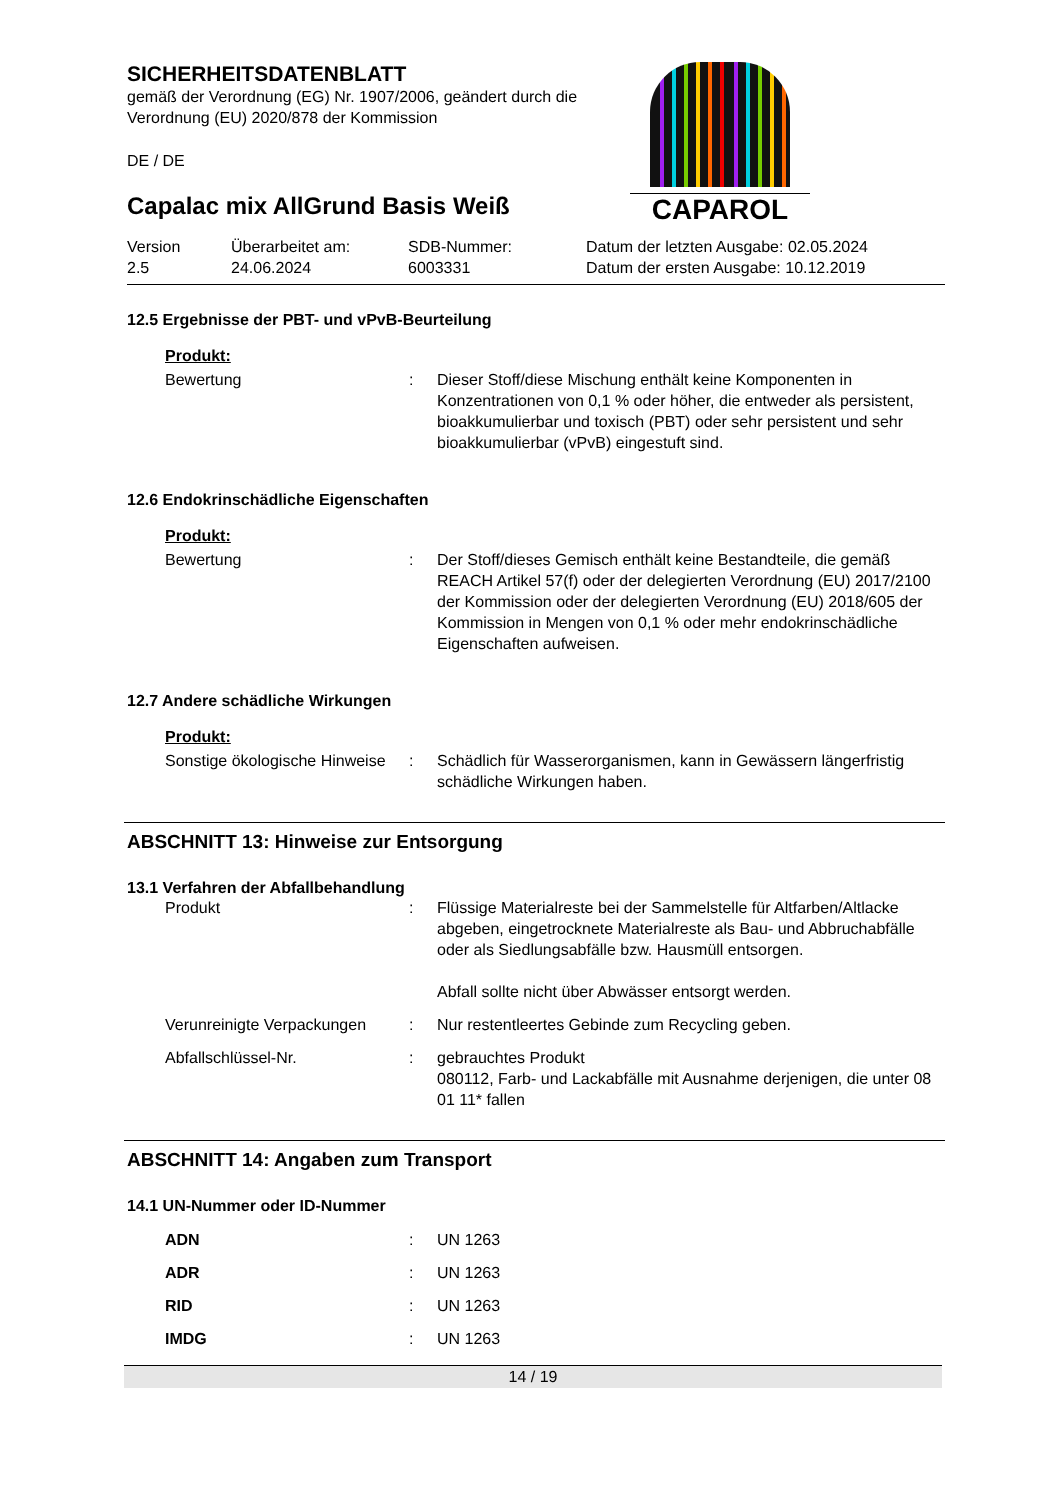SICHERHEITSDATENBLATT
gemäß der Verordnung (EG) Nr. 1907/2006, geändert durch die
Verordnung (EU) 2020/878 der Kommission
DE / DE
Capalac mix AllGrund Basis Weiß
CAPAROL
| Version 2.5 | Überarbeitet am: 24.06.2024 | SDB-Nummer: 6003331 | Datum der letzten Ausgabe: 02.05.2024 Datum der ersten Ausgabe: 10.12.2019 |
12.5 Ergebnisse der PBT- und vPvB-Beurteilung
Produkt:
| Bewertung | : | Dieser Stoff/diese Mischung enthält keine Komponenten in Konzentrationen von 0,1 % oder höher, die entweder als persistent, bioakkumulierbar und toxisch (PBT) oder sehr persistent und sehr bioakkumulierbar (vPvB) eingestuft sind. |
12.6 Endokrinschädliche Eigenschaften
Produkt:
| Bewertung | : | Der Stoff/dieses Gemisch enthält keine Bestandteile, die gemäß REACH Artikel 57(f) oder der delegierten Verordnung (EU) 2017/2100 der Kommission oder der delegierten Verordnung (EU) 2018/605 der Kommission in Mengen von 0,1 % oder mehr endokrinschädliche Eigenschaften aufweisen. |
12.7 Andere schädliche Wirkungen
Produkt:
| Sonstige ökologische Hinweise | : | Schädlich für Wasserorganismen, kann in Gewässern längerfristig schädliche Wirkungen haben. |
ABSCHNITT 13: Hinweise zur Entsorgung
13.1 Verfahren der Abfallbehandlung
| Produkt | : | Flüssige Materialreste bei der Sammelstelle für Altfarben/Altlacke abgeben, eingetrocknete Materialreste als Bau- und Abbruchabfälle oder als Siedlungsabfälle bzw. Hausmüll entsorgen. Abfall sollte nicht über Abwässer entsorgt werden. |
| Verunreinigte Verpackungen | : | Nur restentleertes Gebinde zum Recycling geben. |
| Abfallschlüssel-Nr. | : | gebrauchtes Produkt 080112, Farb- und Lackabfälle mit Ausnahme derjenigen, die unter 08 01 11* fallen |
ABSCHNITT 14: Angaben zum Transport
14.1 UN-Nummer oder ID-Nummer
| ADN | : | UN 1263 |
| ADR | : | UN 1263 |
| RID | : | UN 1263 |
| IMDG | : | UN 1263 |
14 / 19